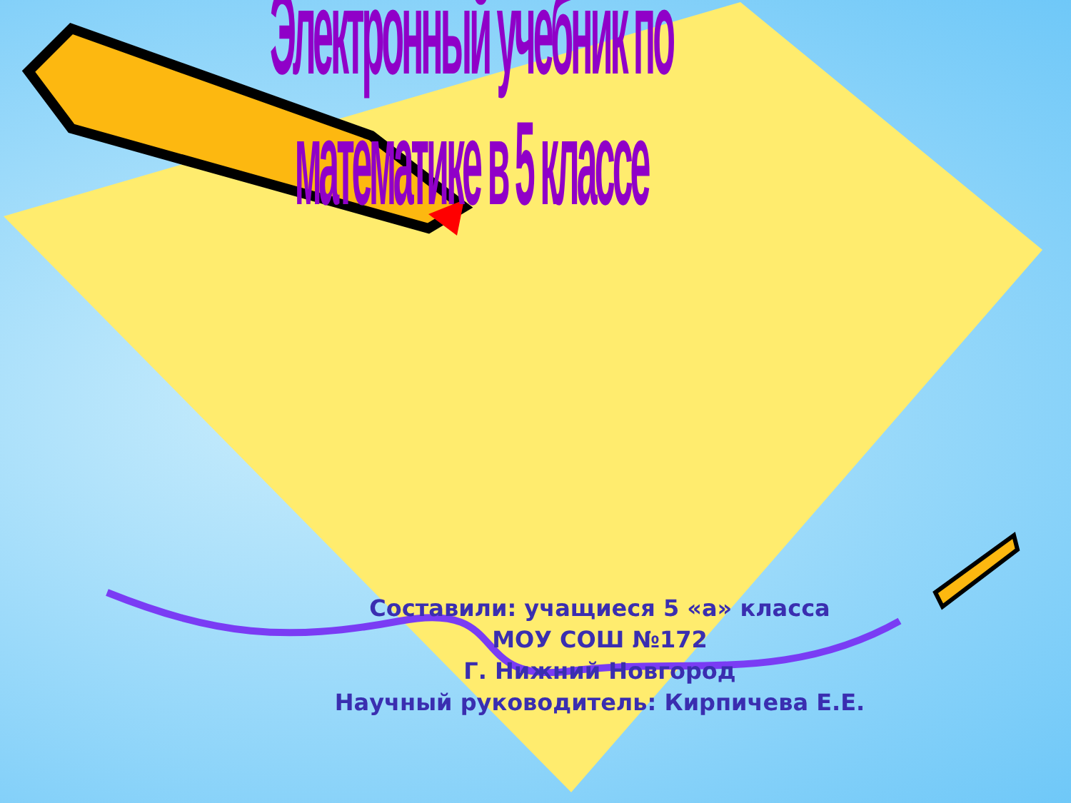Электронный учебник по математике в 5 классе
Составили: учащиеся 5 «а» класса
МОУ СОШ №172
Г. Нижний Новгород
Научный руководитель: Кирпичева Е.Е.